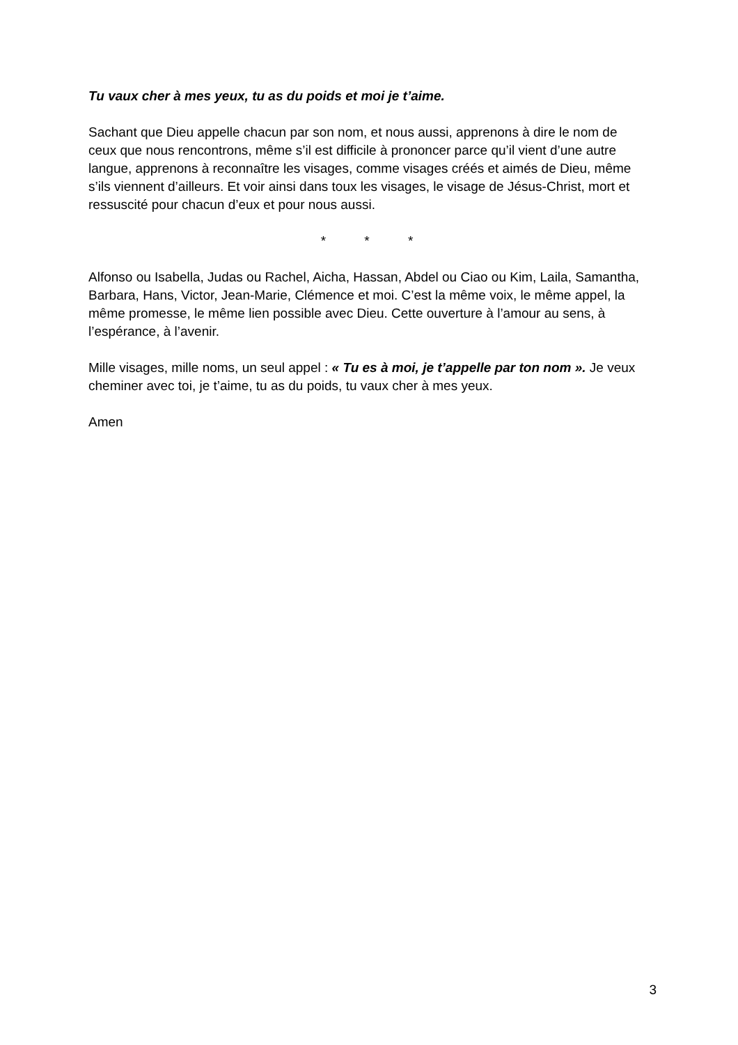Tu vaux cher à mes yeux, tu as du poids et moi je t’aime.
Sachant que Dieu appelle chacun par son nom, et nous aussi, apprenons à dire le nom de ceux que nous rencontrons, même s’il est difficile à prononcer parce qu’il vient d’une autre langue, apprenons à reconnaître les visages, comme visages créés et aimés de Dieu, même s’ils viennent d’ailleurs. Et voir ainsi dans toux les visages, le visage de Jésus-Christ, mort et ressuscité pour chacun d’eux et pour nous aussi.
* * *
Alfonso ou Isabella, Judas ou Rachel, Aicha, Hassan, Abdel ou Ciao ou Kim, Laila, Samantha, Barbara, Hans, Victor, Jean-Marie, Clémence et moi. C’est la même voix, le même appel, la même promesse, le même lien possible avec Dieu. Cette ouverture à l’amour au sens, à l’espérance, à l’avenir.
Mille visages, mille noms, un seul appel : « Tu es à moi, je t’appelle par ton nom ». Je veux cheminer avec toi, je t’aime, tu as du poids, tu vaux cher à mes yeux.
Amen
3